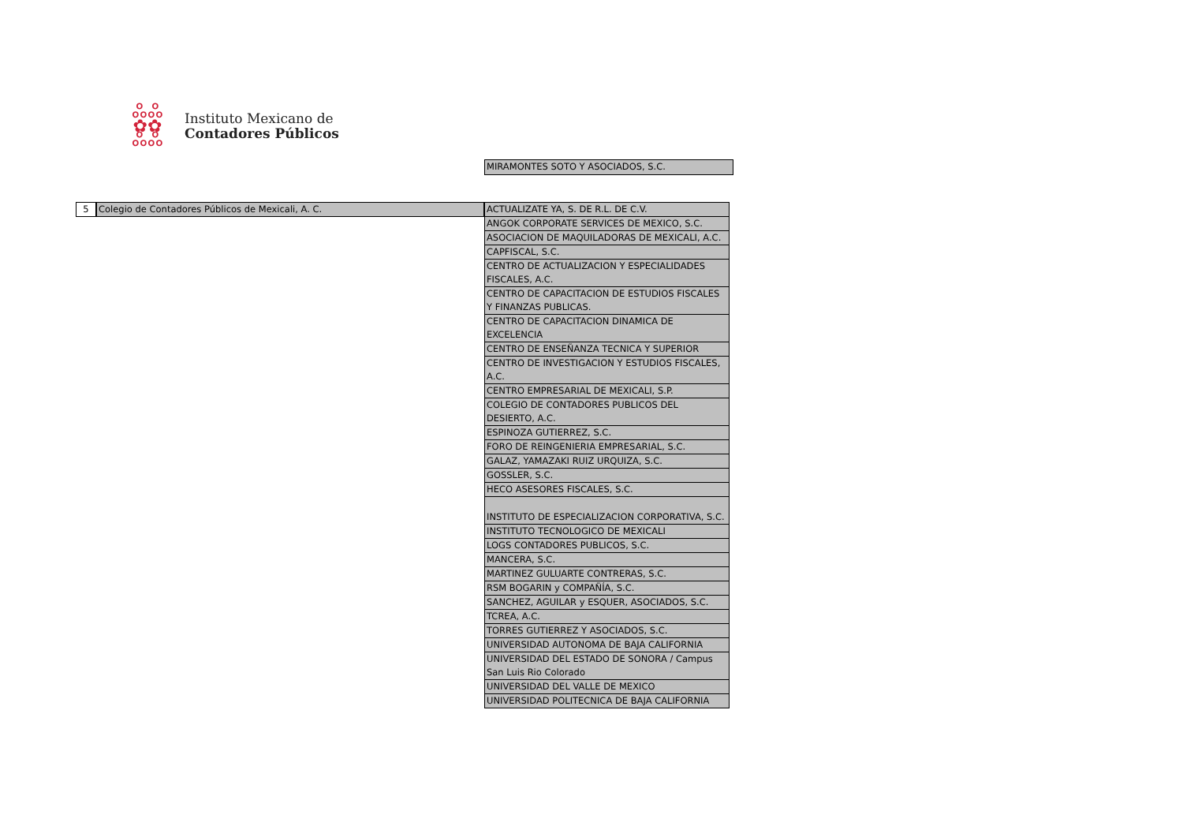ஃஃ
✿✿
ஃஃ
Instituto Mexicano de
Contadores Públicos
MIRAMONTES SOTO Y ASOCIADOS, S.C.
5
Colegio de Contadores Públicos de Mexicali, A. C.
| ACTUALIZATE YA, S. DE R.L. DE C.V. |
| ANGOK CORPORATE SERVICES DE MEXICO, S.C. |
| ASOCIACION DE MAQUILADORAS DE MEXICALI, A.C. |
| CAPFISCAL, S.C. |
| CENTRO DE ACTUALIZACION Y ESPECIALIDADES FISCALES, A.C. |
| CENTRO DE CAPACITACION DE ESTUDIOS FISCALES Y FINANZAS PUBLICAS. |
| CENTRO DE CAPACITACION DINAMICA DE EXCELENCIA |
| CENTRO DE ENSEÑANZA TECNICA Y SUPERIOR |
| CENTRO DE INVESTIGACION Y ESTUDIOS FISCALES, A.C. |
| CENTRO EMPRESARIAL DE MEXICALI, S.P. |
| COLEGIO DE CONTADORES PUBLICOS DEL DESIERTO, A.C. |
| ESPINOZA GUTIERREZ, S.C. |
| FORO DE REINGENIERIA EMPRESARIAL, S.C. |
| GALAZ, YAMAZAKI RUIZ URQUIZA, S.C. |
| GOSSLER, S.C. |
| HECO ASESORES FISCALES, S.C. |
| INSTITUTO DE ESPECIALIZACION CORPORATIVA, S.C. |
| INSTITUTO TECNOLOGICO DE MEXICALI |
| LOGS CONTADORES PUBLICOS, S.C. |
| MANCERA, S.C. |
| MARTINEZ GULUARTE CONTRERAS, S.C. |
| RSM BOGARIN y COMPAÑÍA, S.C. |
| SANCHEZ, AGUILAR y ESQUER, ASOCIADOS, S.C. |
| TCREA, A.C. |
| TORRES GUTIERREZ Y ASOCIADOS, S.C. |
| UNIVERSIDAD AUTONOMA DE BAJA CALIFORNIA |
| UNIVERSIDAD DEL ESTADO DE SONORA / Campus San Luis Rio Colorado |
| UNIVERSIDAD DEL VALLE DE MEXICO |
| UNIVERSIDAD POLITECNICA DE BAJA CALIFORNIA |